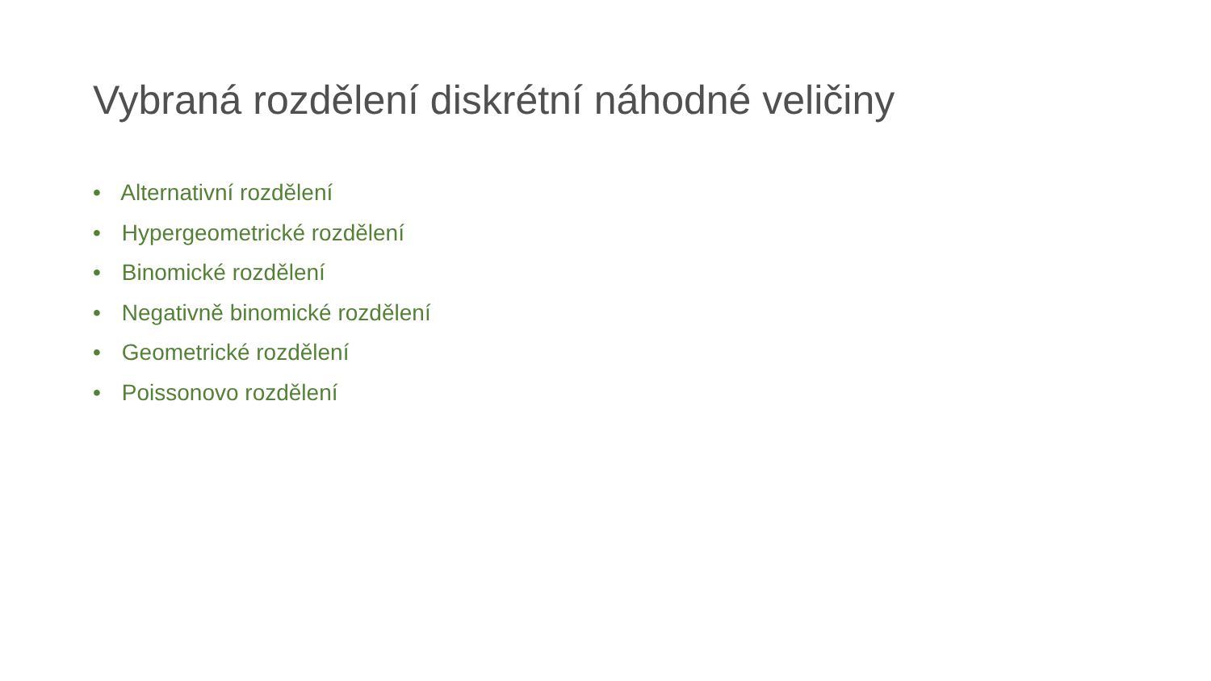Vybraná rozdělení diskrétní náhodné veličiny
• Alternativní rozdělení
• Hypergeometrické rozdělení
• Binomické rozdělení
• Negativně binomické rozdělení
• Geometrické rozdělení
• Poissonovo rozdělení